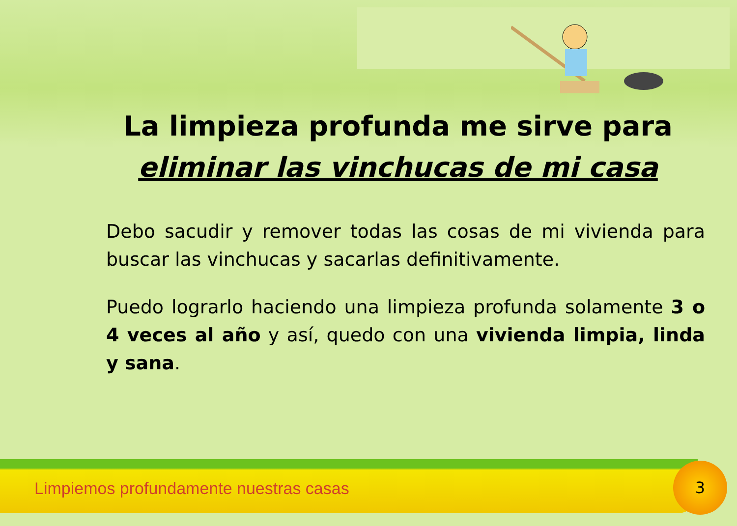La limpieza profunda me sirve para
eliminar las vinchucas de mi casa
Debo sacudir y remover todas las cosas de mi vivienda para buscar las vinchucas y sacarlas definitivamente.
Puedo lograrlo haciendo una limpieza profunda solamente 3 o 4 veces al año y así, quedo con una vivienda limpia, linda y sana.
Limpiemos profundamente nuestras casas
3